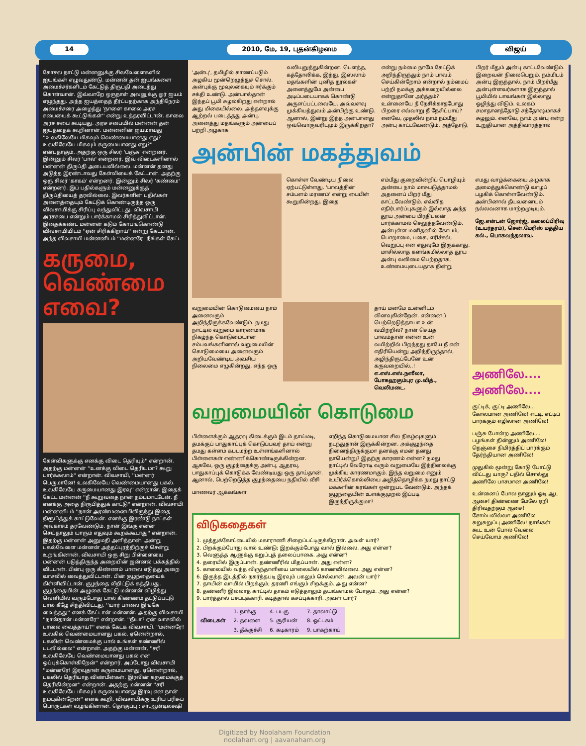14 2010, மே, 19, புதன்கிழமை விஜய்
கோசல நாட்டு மன்னனுக்கு சிலவேளைகளில் ஐயங்கள் எழுவதுண்டு. மன்னன் தன் ஐயங்களை அமைச்சர்களிடம் கேட்டுத் திருப்தி அடைந்து கொள்வான். இவ்வாறே ஒருநாள் அவனுக்கு ஓர் ஐயம் எழுந்தது. அந்த ஐயத்தைத் தீர்ப்பதற்காக அந்திநேரம் அமைச்சரை அழைத்து 'நாளை காலை அரச சபையைக் கூட்டுங்கள்'' என்று உத்தரவிட்டான். காலை அரச சபை கூடியது. அரச சபையில் மன்னன் தன் ஐயத்தைக் கூறினான். மன்னனின் ஐயமாவது ''உலகிலேயே மிகவும் வெண்மையானது எது? உலகிலேயே மிகவும் கருமையானது எது?'' என்பதாகும். அதற்கு ஒரு சிலர் 'பஞ்சு' என்றனர். இன்னும் சிலர் 'பால்' என்றனர். இவ் விடைகளினால் மன்னன் திருப்தி அடையவில்லை. மன்னன் தனது அடுத்த இரண்டாவது கேள்வியைக் கேட்டான். அதற்கு ஒரு சிலர் 'காகம்' என்றனர். இன்னும் சிலர் 'கண்மை' என்றனர். இப் பதில்களும் மன்னனுக்குத் திருப்தியைத் தரவில்லை. இவர்களின் பதில்கள் அனைத்தையும் கேட்டுக் கொண்டிருந்த ஒரு விவசாயிக்கு சிரிப்பு வந்துவிட்டது. விவசாயி அரசசபை என்றும் பார்க்காமல் சிரித்துவிட்டான். இதைக்கண்ட மன்னன் கடும் கோபங்கொண்டு விவசாயியிடம் ''ஏன் சிரிக்கிறாய்'' என்று கேட்டான். அந்த விவசாயி மன்னனிடம் ''மன்னரே! நீங்கள் கேட்ட
கருமை, வெண்மை எவை?
கேள்விகளுக்கு எனக்கு விடை தெரியும்'' என்றான். அதற்கு மன்னன் ''உனக்கு விடை தெரியுமா? கூறு பார்க்கலாம்'' என்றான். விவசாயி, ''மன்னர் பெருமானே! உலகிலேயே வெண்மையானது பகல். உலகிலேயே கருமையானது இரவு'' என்றான். இதைக் கேட்ட மன்னன் ''நீ கூறுவதை நான் நம்பமாட்டேன். நீ எனக்கு அதை நிரூபித்துக் காட்டு'' என்றான். விவசாயி மன்னனிடம் ''நான் அரண்மனையிலிருந்து இதை நிரூபித்துக் காட்டுவேன். எனக்கு இரண்டு நாட்கள் அவகாசம் தரவேண்டும். நான் இங்கு என்ன செய்தாலும் யாரும் எதுவும் கூறக்கூடாது'' என்றான். இதற்கு மன்னன் அனுமதி அளித்தான். அன்று பகல்வேளை மன்னன் அந்தப்புரத்திற்குச் சென்று உறங்கினான். விவசாயி ஒரு சிறு பிள்ளையை மன்னன் படுத்திருந்த அறையின் ஜன்னல் பக்கத்தில் விட்டான். பின்பு ஒரு கிண்ணம் பாலை எடுத்து அறை வாசலில் வைத்துவிட்டான். பின் குழந்தையைக் கிள்ளிவிட்டான். குழந்தை வீறிட்டுக் கத்தியது. குழந்தையின் அழுகை கேட்டு மன்னன் விழித்து வெளியில் வரும்போது பால் கிண்ணம் தட்டுப்பட்டு பால் கீழே சிந்திவிட்டது. ''யார் பாலை இங்கே வைத்தது'' எனக் கேட்டான் மன்னன். அதற்கு விவசாயி ''நான்தான் மன்னரே'' என்றான். ''நீயா? ஏன் வாசலில் பாலை வைத்தாய்?'' எனக் கேட்க விவசாயி. ''மன்னரே! உலகில் வெண்மையானது பகல். ஏனென்றால், பகலின் வெண்மைக்கு பால் உங்கள் கண்ணில் படவில்லை'' என்றான். அதற்கு மன்னன், ''சரி உலகிலேயே வெண்மையானது பகல் என ஒப்புக்கொள்கிறேன்'' என்றார். அப்போது விவசாயி ''மன்னரே! இரவுதான் கருமையானது. ஏனென்றால், பகலில் தெரியாத விண்மீன்கள். இரவின் கருமைக்குத் தெரிகின்றன'' என்றான். அதற்கு மன்னன் ''சரி உலகிலேயே மிகவும் கருமையானது இரவு என நான் நம்புகின்றேன்'' எனக் கூறி, விவசாயிக்கு உரிய பரிசுப் பொருட்கள் வழங்கினான். தொகுப்பு : சா.ஆன்டிலக்ஷி
'அன்பு', தமிழில் காணப்படும் அழகிய மூன்றெழுத்துச் சொல். அன்புக்கு மூவுலகையும் ஈர்க்கும் சக்தி உண்டு. அன்பால்தான் இந்தப் பூமி சுழல்கிறது என்றால் அது மிகையில்லை. அந்தளவுக்கு ஆற்றல் படைத்தது அன்பு. அனைத்து மதங்களும் அன்பைப் பற்றி அழகாக வலியுறுத்துகின்றன. பௌத்த, கத்தோலிக்க, இந்து, இஸ்லாம் மதங்களின் புனித நூல்கள் அனைத்துமே அன்பை அடிப்படையாகக் கொண்டு அருளப்பட்டவையே. அவ்வளவு முக்கியத்துவம் அன்பிற்கு உண்டு. ஆனால், இன்று இந்த அன்பானது ஒவ்வொருவரிடமும் இருக்கிறதா? என்று நம்மை நாமே கேட்டுக் அறிந்திருந்தும் நாம் பாவம் செய்கின்றோம் என்றால் நம்மைப் பற்றி நமக்கு அக்கறையில்லை என்றுதானே அர்த்தம்? உன்னையே நீ நேசிக்காதபோது பிறரை எவ்வாறு நீ நேசிப்பாய்? எனவே, முதலில் நாம் நம்மீது அன்பு காட்டவேண்டும். அத்தோடு, பிறர் மீதும் அன்பு காட்டவேண்டும். இறைவன் நிலைபெறும். நம்மிடம் அன்பு இருந்தால், நாம் பிறர்மீது அன்புள்ளவர்களாக இருந்தால் பூமியில் பாவங்கள் இல்லாது ஒழிந்து விடும். உலகம் சமாதானத்தோடு சந்தோஷமாகச் சுழலும். எனவே, நாம் அன்பு என்ற உறுதியான அத்திவாரத்தால்
அன்பின் மகத்துவம்
கொள்ள வேண்டிய நிலை ஏற்பட்டுள்ளது. 'பாவத்தின் சம்பளம் மரணம்' என்று பைபிள் கூறுகின்றது. இதை
எம்மீது குறைவின்றிப் பொழியும் அன்பை நாம் மாசுபடுத்தாமல் அதனைப் பிறர் மீது காட்டவேண்டும். எவ்வித எதிர்பார்ப்புகளும் இல்லாத அந்த தூய அன்பை பிரதிபலன் பார்க்காமல் செலுத்தவேண்டும். அன்புள்ள மனிதனில் கோபம், பொறாமை, பகை, எரிச்சல், வெறுப்பு என எதுவுமே இருக்காது. மாசில்லாத களங்கமில்லாத தூய அன்பு வலிமை பெற்றதாக, உண்மையுடையதாக நின்று
எமது வாழ்க்கையை அழகாக அமைத்துக்கொண்டு வாழப் பழகிக் கொள்ளவேண்டும். அன்பினால் தீயவனையும் நல்லவனாக மாற்றமுடியும்.
ஜே.என்டன் ஜோர்ஜ், கலைப்பிரிவு (உயர்தரம்), சென்.மேரிஸ் மத்திய கல்., பொகவந்தலாவ.
வறுமையின் கொடுமையை நாம் அனைவரும் அறிந்திருக்கவேண்டும். நமது நாட்டில் வறுமை காரணமாக நிகழ்ந்த கொடுமையான சம்பவங்களினால் வறுமையின் கொடுமையை அனைவரும் அறியவேண்டிய அவசிய நிலைமை எழுகின்றது. எந்த ஒரு
தாய் மனமே உன்னிடம் வினவுகின்றேன். என்னைப் பெற்றெடுத்தாயா உன் வயிற்றில்? நான் செய்த பாவம்தான் என்ன உன் வயிற்றில் பிறந்தது தாயே நீ என் எதிரியென்று அறிந்திருந்தால், அழிந்திருப்பேனே உன் கருவறையில்..! எ.எஸ்.எஸ்.நஸீலா, போகஹகும்புர மு.வித்., வெலிமடை.
வறுமையின் கொடுமை
பிள்ளைக்கும் ஆதரவு கிடைக்கும் இடம் தாய்மடி, தமக்குப் பாதுகாப்புக் கொடுப்பவர் தாய் என்று தமது கள்ளம் கபடமற்ற உள்ளங்களினால் பிள்ளைகள் எண்ணிக்கொண்டிருக்கின்றன. ஆகவே, ஒரு குழந்தைக்கு அன்பு, ஆதரவு, பாதுகாப்புக் கொடுக்க வேண்டியது ஒரு தாய்தான். ஆனால், பெற்றெடுத்த குழந்தையை நதியில் வீசி
மாணவர் ஆக்கங்கள்
எறிந்த கொடுமையான சில நிகழ்வுகளும் நடந்துதான் இருக்கின்றன. அக்குழந்தை நினைத்திருக்குமா தனக்கு எமன் தனது தாயென்று? இதற்கு காரணம் என்ன? நமது நாட்டில் வேரோடி வரும் வறுமையே இந்நிலைக்கு முக்கிய காரணமாகும். இந்த வறுமை எனும் உயிர்க்கொல்லியை அழித்தொழிக்க நமது நாட்டு மக்களின் கரங்கள் ஒன்றுபட வேண்டும். அந்தக் குழந்தையின் உளக்குமுறல் இப்படி இருந்திருக்குமா?
விடுகதைகள்
1. முத்துக்கோட்டையில் மகாராணி சிறைப்பட்டிருக்கிறாள். அவள் யார்?
2. பிறக்கும்போது வால் உண்டு; இறக்கும்போது வால் இல்லை. அது என்ன?
3. வெளுத்த ஆளுக்கு கறுப்புத் தலைப்பாகை. அது என்ன?
4. தரையில் இருப்பான். தண்ணீரில் மிதப்பான். அது என்ன?
5. காலையில் வந்த விருந்தாளியை மாலையில் காணவில்லை. அது என்ன?
6. இருந்த இடத்தில் நகர்ந்தபடி இரவும் பகலும் செல்வான். அவன் யார்?
7. தாயின் வாயில் பிறக்கும்; தரணி எங்கும் சிறக்கும். அது என்ன?
8. தண்ணீர் இல்லாத காட்டில் தாகம் எடுத்தாலும் தயங்காமல் போகும். அது என்ன?
9. பார்த்தால் பசப்புக்காரி. கடித்தால் கசப்புக்காரி. அவள் யார்?
| விடைகள் | 1. நாக்கு | 4. படகு | 7. தாலாட்டு |
| | 2. தவளை | 5. சூரியன் | 8. ஒட்டகம் |
| | 3. தீக்குச்சி | 6. கடிகாரம் | 9. பாகற்காய் |
அணிலே.... அணிலே....
குட்டிக், குட்டி அணிலே... கோலமான அணிலே! எட்டி, எட்டிப் பார்க்கும் எழிலான அணிலே!
பஞ்சு போன்ற அணிலே.... பழங்கள் தின்னும் அணிலே! நெஞ்சை நிமிர்த்திப் பார்க்கும் தேர்ந்தியான அணிலே!
முதுகில் மூன்று கோடு போட்டு விட்டது யாரு? பதில் சொல்லு அணிலே பாசமான அணிலே!
உன்னைப் போல நானும் ஓடி ஆட ஆசை! திண்ணை மேலே ஏறி திரிவதற்கும் ஆசை! சோம்பலில்லா அணிலே சுறுசுறுப்பு அணிலே! நாங்கள் கூட உன் போல் வேலை செய்வோம் அணிலே!
Digitized by Noolaham Foundation
noolaham.org | aavanaham.org